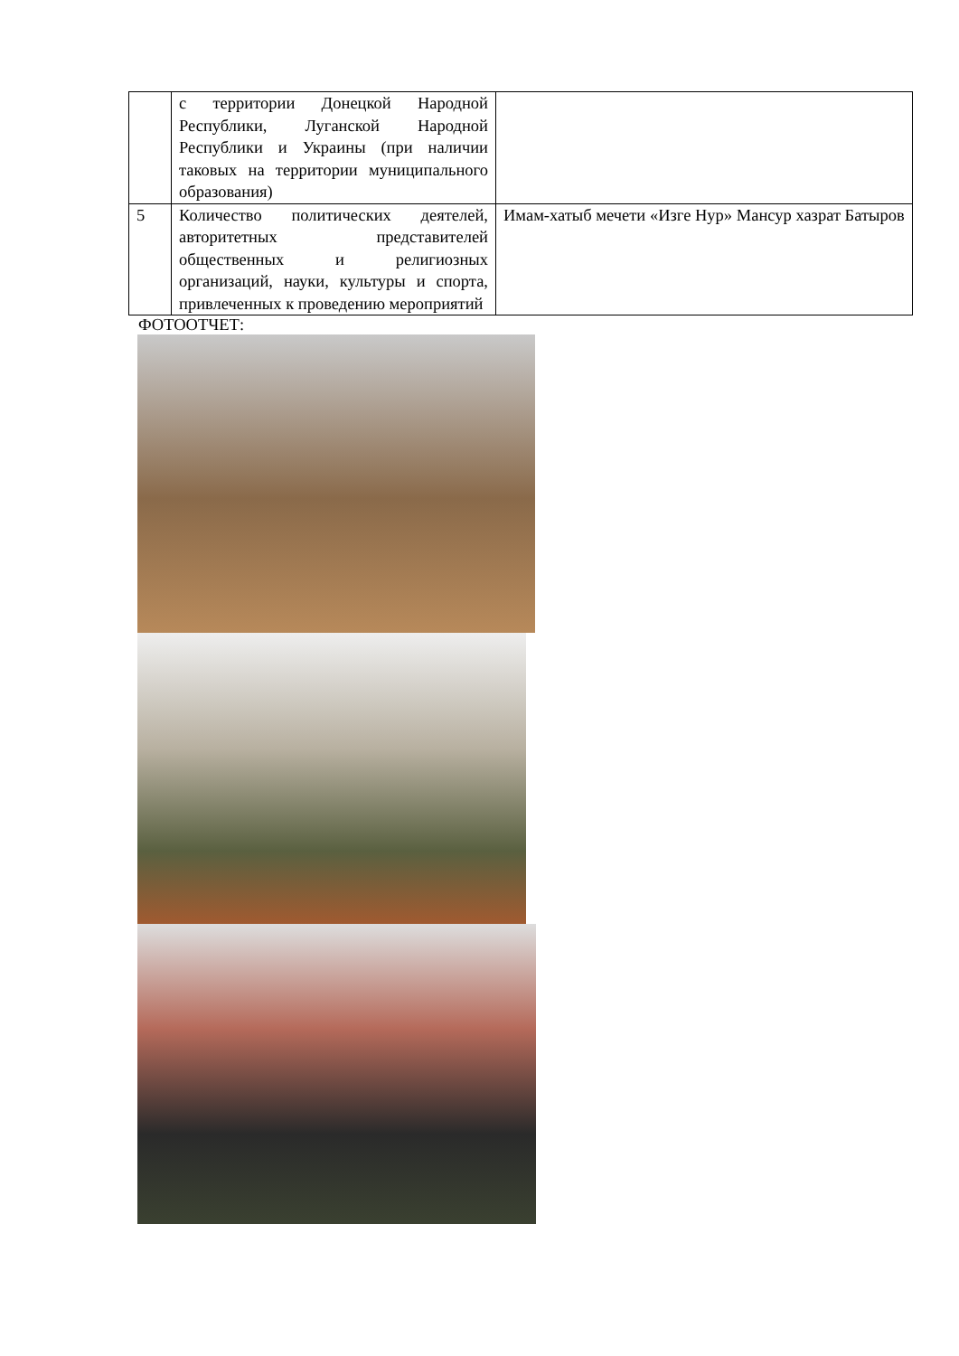| | с территории Донецкой Народной Республики, Луганской Народной Республики и Украины (при наличии таковых на территории муниципального образования) | |
| 5 | Количество политических деятелей, авторитетных представителей общественных и религиозных организаций, науки, культуры и спорта, привлеченных к проведению мероприятий | Имам-хатыб мечети «Изге Нур» Мансур хазрат Батыров |
ФОТООТЧЕТ: